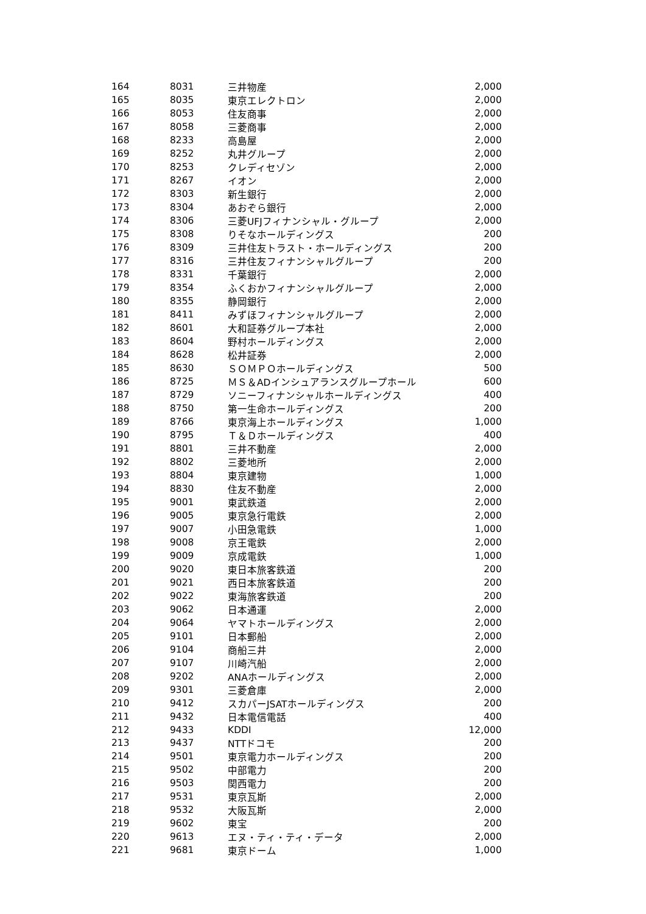| 164 | 8031 | 三井物産 | 2,000 |
| 165 | 8035 | 東京エレクトロン | 2,000 |
| 166 | 8053 | 住友商事 | 2,000 |
| 167 | 8058 | 三菱商事 | 2,000 |
| 168 | 8233 | 高島屋 | 2,000 |
| 169 | 8252 | 丸井グループ | 2,000 |
| 170 | 8253 | クレディセゾン | 2,000 |
| 171 | 8267 | イオン | 2,000 |
| 172 | 8303 | 新生銀行 | 2,000 |
| 173 | 8304 | あおぞら銀行 | 2,000 |
| 174 | 8306 | 三菱UFJフィナンシャル・グループ | 2,000 |
| 175 | 8308 | りそなホールディングス | 200 |
| 176 | 8309 | 三井住友トラスト・ホールディングス | 200 |
| 177 | 8316 | 三井住友フィナンシャルグループ | 200 |
| 178 | 8331 | 千葉銀行 | 2,000 |
| 179 | 8354 | ふくおかフィナンシャルグループ | 2,000 |
| 180 | 8355 | 静岡銀行 | 2,000 |
| 181 | 8411 | みずほフィナンシャルグループ | 2,000 |
| 182 | 8601 | 大和証券グループ本社 | 2,000 |
| 183 | 8604 | 野村ホールディングス | 2,000 |
| 184 | 8628 | 松井証券 | 2,000 |
| 185 | 8630 | ＳＯＭＰＯホールディングス | 500 |
| 186 | 8725 | ＭＳ＆ADインシュアランスグループホール | 600 |
| 187 | 8729 | ソニーフィナンシャルホールディングス | 400 |
| 188 | 8750 | 第一生命ホールディングス | 200 |
| 189 | 8766 | 東京海上ホールディングス | 1,000 |
| 190 | 8795 | Ｔ＆Ｄホールディングス | 400 |
| 191 | 8801 | 三井不動産 | 2,000 |
| 192 | 8802 | 三菱地所 | 2,000 |
| 193 | 8804 | 東京建物 | 1,000 |
| 194 | 8830 | 住友不動産 | 2,000 |
| 195 | 9001 | 東武鉄道 | 2,000 |
| 196 | 9005 | 東京急行電鉄 | 2,000 |
| 197 | 9007 | 小田急電鉄 | 1,000 |
| 198 | 9008 | 京王電鉄 | 2,000 |
| 199 | 9009 | 京成電鉄 | 1,000 |
| 200 | 9020 | 東日本旅客鉄道 | 200 |
| 201 | 9021 | 西日本旅客鉄道 | 200 |
| 202 | 9022 | 東海旅客鉄道 | 200 |
| 203 | 9062 | 日本通運 | 2,000 |
| 204 | 9064 | ヤマトホールディングス | 2,000 |
| 205 | 9101 | 日本郵船 | 2,000 |
| 206 | 9104 | 商船三井 | 2,000 |
| 207 | 9107 | 川崎汽船 | 2,000 |
| 208 | 9202 | ANAホールディングス | 2,000 |
| 209 | 9301 | 三菱倉庫 | 2,000 |
| 210 | 9412 | スカパーJSATホールディングス | 200 |
| 211 | 9432 | 日本電信電話 | 400 |
| 212 | 9433 | KDDI | 12,000 |
| 213 | 9437 | NTTドコモ | 200 |
| 214 | 9501 | 東京電力ホールディングス | 200 |
| 215 | 9502 | 中部電力 | 200 |
| 216 | 9503 | 関西電力 | 200 |
| 217 | 9531 | 東京瓦斯 | 2,000 |
| 218 | 9532 | 大阪瓦斯 | 2,000 |
| 219 | 9602 | 東宝 | 200 |
| 220 | 9613 | エヌ・ティ・ティ・データ | 2,000 |
| 221 | 9681 | 東京ドーム | 1,000 |